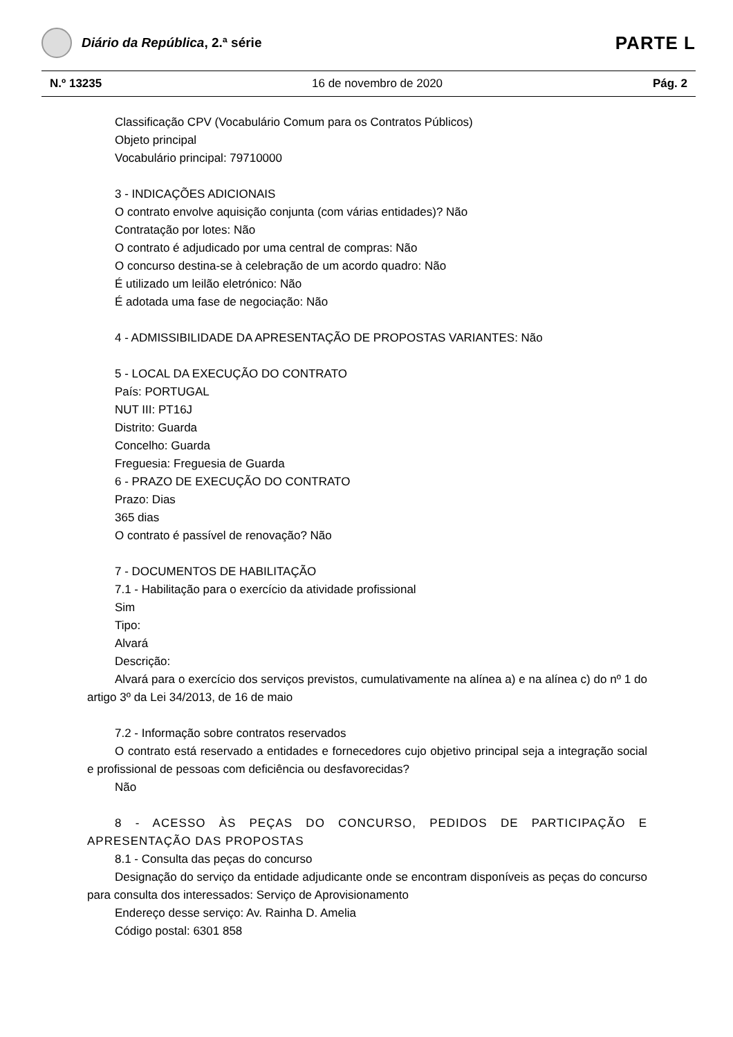Diário da República, 2.ª série
PARTE L
N.º 13235 16 de novembro de 2020 Pág. 2
Classificação CPV (Vocabulário Comum para os Contratos Públicos)
Objeto principal
Vocabulário principal: 79710000
3 - INDICAÇÕES ADICIONAIS
O contrato envolve aquisição conjunta (com várias entidades)? Não
Contratação por lotes: Não
O contrato é adjudicado por uma central de compras: Não
O concurso destina-se à celebração de um acordo quadro: Não
É utilizado um leilão eletrónico: Não
É adotada uma fase de negociação: Não
4 - ADMISSIBILIDADE DA APRESENTAÇÃO DE PROPOSTAS VARIANTES: Não
5 - LOCAL DA EXECUÇÃO DO CONTRATO
País: PORTUGAL
NUT III: PT16J
Distrito: Guarda
Concelho: Guarda
Freguesia: Freguesia de Guarda
6 - PRAZO DE EXECUÇÃO DO CONTRATO
Prazo: Dias
365 dias
O contrato é passível de renovação? Não
7 - DOCUMENTOS DE HABILITAÇÃO
7.1 - Habilitação para o exercício da atividade profissional
Sim
Tipo:
Alvará
Descrição:
Alvará para o exercício dos serviços previstos, cumulativamente na alínea a) e na alínea c) do nº 1 do artigo 3º da Lei 34/2013, de 16 de maio
7.2 - Informação sobre contratos reservados
O contrato está reservado a entidades e fornecedores cujo objetivo principal seja a integração social e profissional de pessoas com deficiência ou desfavorecidas?
Não
8 - ACESSO ÀS PEÇAS DO CONCURSO, PEDIDOS DE PARTICIPAÇÃO E APRESENTAÇÃO DAS PROPOSTAS
8.1 - Consulta das peças do concurso
Designação do serviço da entidade adjudicante onde se encontram disponíveis as peças do concurso para consulta dos interessados: Serviço de Aprovisionamento
Endereço desse serviço: Av. Rainha D. Amelia
Código postal: 6301 858